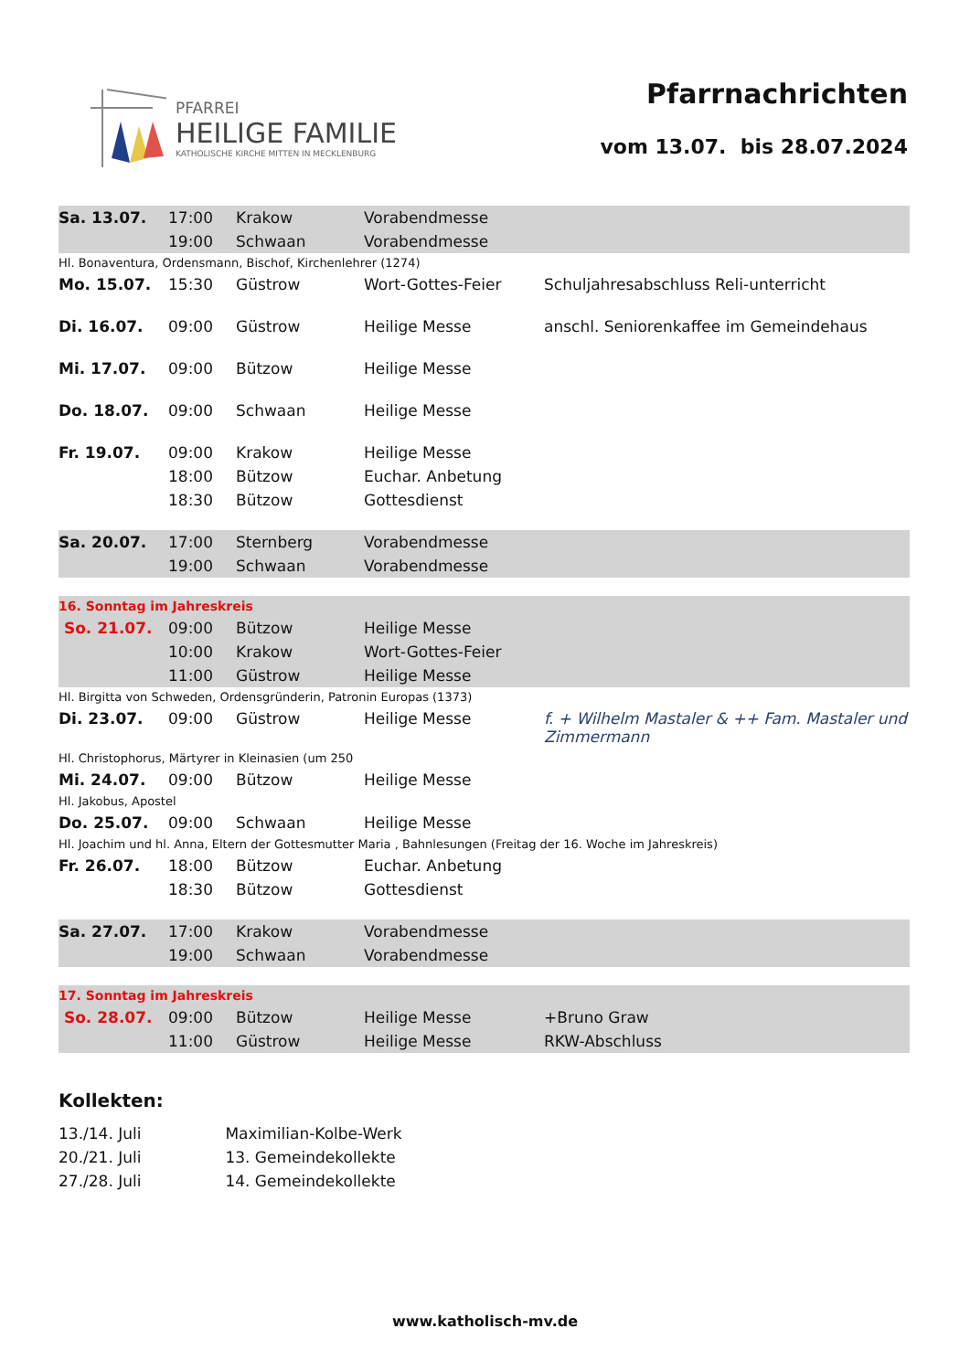PFARREI
HEILIGE FAMILIE
KATHOLISCHE KIRCHE MITTEN IN MECKLENBURG
Pfarrnachrichten
vom 13.07. bis 28.07.2024
| Sa. 13.07. | 17:00 | Krakow | Vorabendmesse | |
| | 19:00 | Schwaan | Vorabendmesse | |
| Hl. Bonaventura, Ordensmann, Bischof, Kirchenlehrer (1274) | | | | |
| Mo. 15.07. | 15:30 | Güstrow | Wort-Gottes-Feier | Schuljahresabschluss Reli-unterricht |
| Di. 16.07. | 09:00 | Güstrow | Heilige Messe | anschl. Seniorenkaffee im Gemeindehaus |
| Mi. 17.07. | 09:00 | Bützow | Heilige Messe | |
| Do. 18.07. | 09:00 | Schwaan | Heilige Messe | |
| Fr. 19.07. | 09:00 | Krakow | Heilige Messe | |
| | 18:00 | Bützow | Euchar. Anbetung | |
| | 18:30 | Bützow | Gottesdienst | |
| Sa. 20.07. | 17:00 | Sternberg | Vorabendmesse | |
| | 19:00 | Schwaan | Vorabendmesse | |
| 16. Sonntag im Jahreskreis | | | | |
| So. 21.07. | 09:00 | Bützow | Heilige Messe | |
| | 10:00 | Krakow | Wort-Gottes-Feier | |
| | 11:00 | Güstrow | Heilige Messe | |
| Hl. Birgitta von Schweden, Ordensgründerin, Patronin Europas (1373) | | | | |
| Di. 23.07. | 09:00 | Güstrow | Heilige Messe | f. + Wilhelm Mastaler & ++ Fam. Mastaler und Zimmermann |
| Hl. Christophorus, Märtyrer in Kleinasien (um 250 | | | | |
| Mi. 24.07. | 09:00 | Bützow | Heilige Messe | |
| Hl. Jakobus, Apostel | | | | |
| Do. 25.07. | 09:00 | Schwaan | Heilige Messe | |
| Hl. Joachim und hl. Anna, Eltern der Gottesmutter Maria , Bahnlesungen (Freitag der 16. Woche im Jahreskreis) | | | | |
| Fr. 26.07. | 18:00 | Bützow | Euchar. Anbetung | |
| | 18:30 | Bützow | Gottesdienst | |
| Sa. 27.07. | 17:00 | Krakow | Vorabendmesse | |
| | 19:00 | Schwaan | Vorabendmesse | |
| 17. Sonntag im Jahreskreis | | | | |
| So. 28.07. | 09:00 | Bützow | Heilige Messe | +Bruno Graw |
| | 11:00 | Güstrow | Heilige Messe | RKW-Abschluss |
Kollekten:
13./14. Juli Maximilian-Kolbe-Werk
20./21. Juli 13. Gemeindekollekte
27./28. Juli 14. Gemeindekollekte
www.katholisch-mv.de